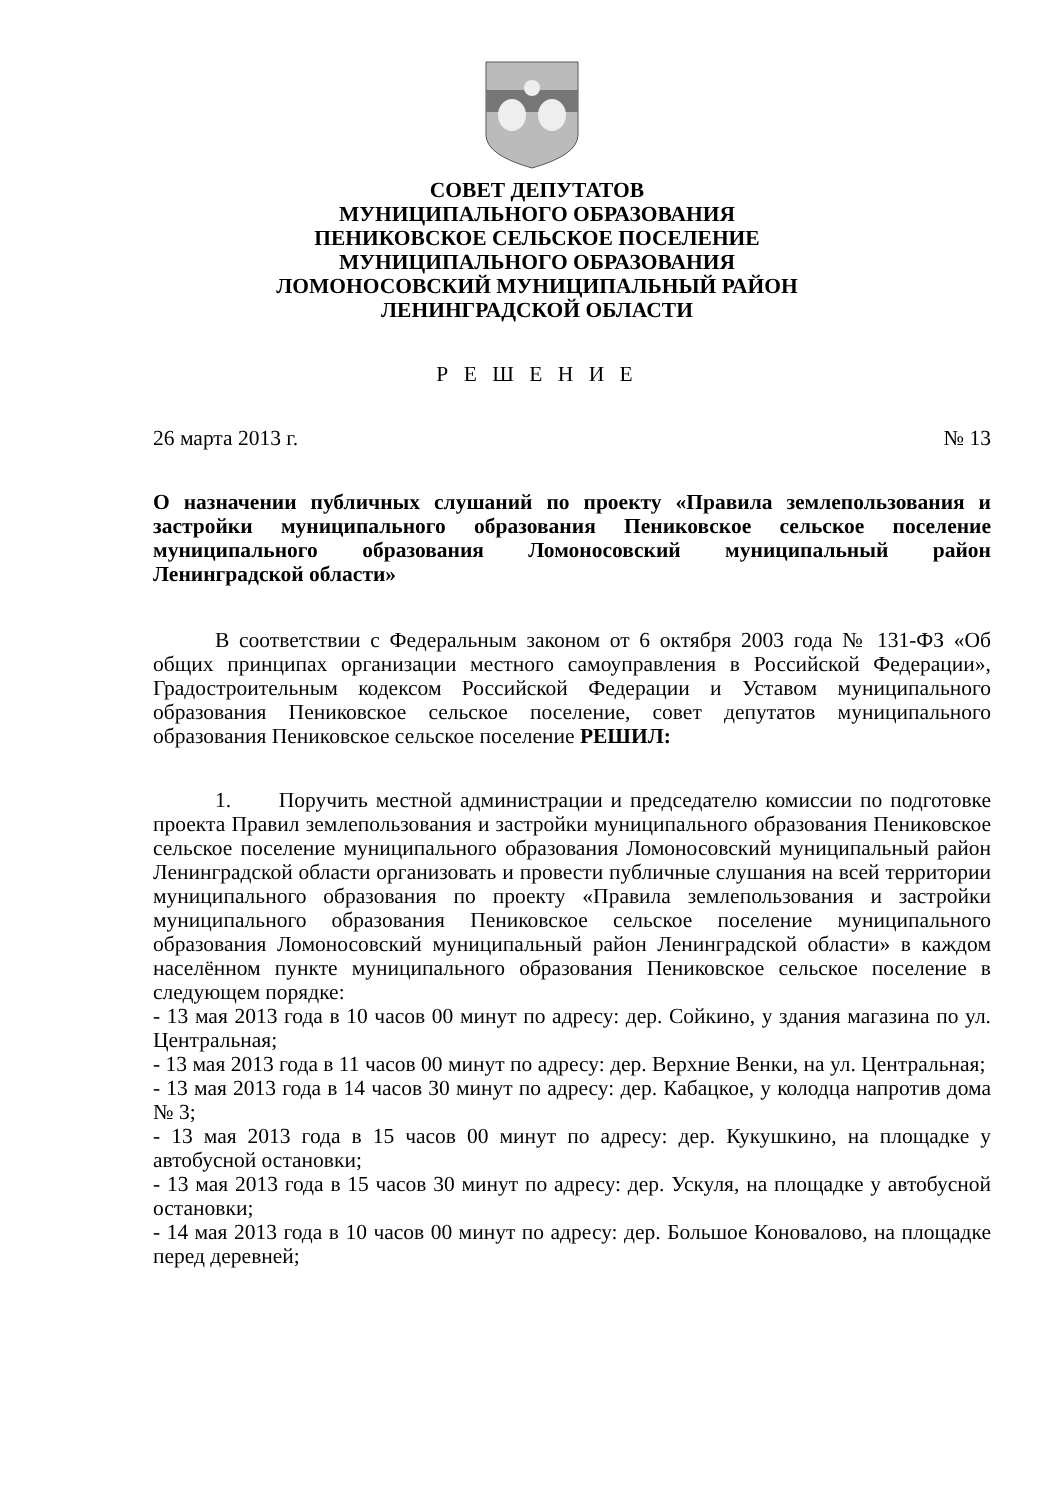СОВЕТ ДЕПУТАТОВ
МУНИЦИПАЛЬНОГО ОБРАЗОВАНИЯ
ПЕНИКОВСКОЕ СЕЛЬСКОЕ ПОСЕЛЕНИЕ
МУНИЦИПАЛЬНОГО ОБРАЗОВАНИЯ
ЛОМОНОСОВСКИЙ МУНИЦИПАЛЬНЫЙ РАЙОН
ЛЕНИНГРАДСКОЙ ОБЛАСТИ
Р Е Ш Е Н И Е
26 марта 2013 г. № 13
О назначении публичных слушаний по проекту «Правила землепользования и застройки муниципального образования Пениковское сельское поселение муниципального образования Ломоносовский муниципальный район Ленинградской области»
В соответствии с Федеральным законом от 6 октября 2003 года № 131-ФЗ «Об общих принципах организации местного самоуправления в Российской Федерации», Градостроительным кодексом Российской Федерации и Уставом муниципального образования Пениковское сельское поселение, совет депутатов муниципального образования Пениковское сельское поселение РЕШИЛ:
1. Поручить местной администрации и председателю комиссии по подготовке проекта Правил землепользования и застройки муниципального образования Пениковское сельское поселение муниципального образования Ломоносовский муниципальный район Ленинградской области организовать и провести публичные слушания на всей территории муниципального образования по проекту «Правила землепользования и застройки муниципального образования Пениковское сельское поселение муниципального образования Ломоносовский муниципальный район Ленинградской области» в каждом населённом пункте муниципального образования Пениковское сельское поселение в следующем порядке:
- 13 мая 2013 года в 10 часов 00 минут по адресу: дер. Сойкино, у здания магазина по ул. Центральная;
- 13 мая 2013 года в 11 часов 00 минут по адресу: дер. Верхние Венки, на ул. Центральная;
- 13 мая 2013 года в 14 часов 30 минут по адресу: дер. Кабацкое, у колодца напротив дома № 3;
- 13 мая 2013 года в 15 часов 00 минут по адресу: дер. Кукушкино, на площадке у автобусной остановки;
- 13 мая 2013 года в 15 часов 30 минут по адресу: дер. Ускуля, на площадке у автобусной остановки;
- 14 мая 2013 года в 10 часов 00 минут по адресу: дер. Большое Коновалово, на площадке перед деревней;